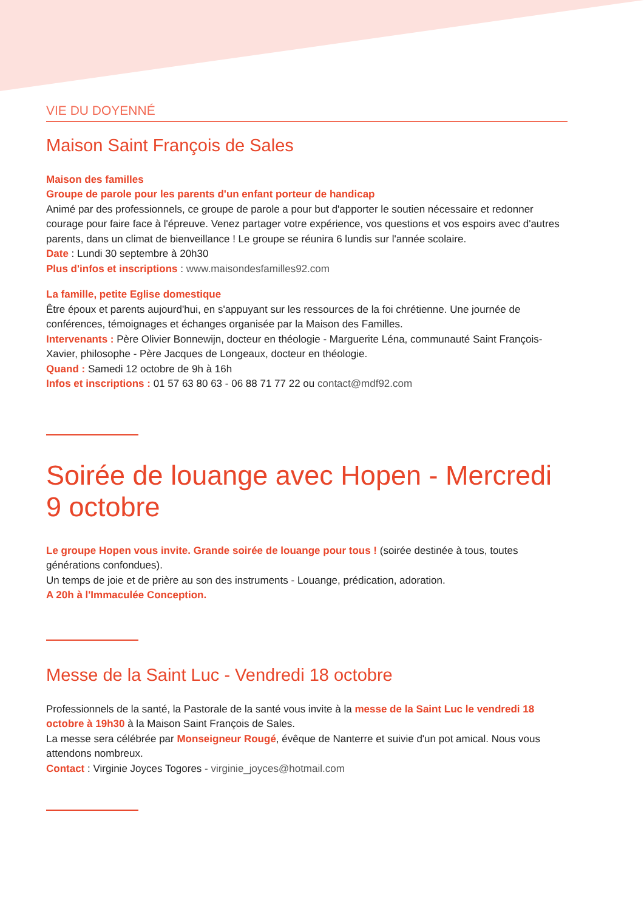VIE DU DOYENNÉ
Maison Saint François de Sales
Maison des familles
Groupe de parole pour les parents d'un enfant porteur de handicap
Animé par des professionnels, ce groupe de parole a pour but d'apporter le soutien nécessaire et redonner courage pour faire face à l'épreuve. Venez partager votre expérience, vos questions et vos espoirs avec d'autres parents, dans un climat de bienveillance ! Le groupe se réunira 6 lundis sur l'année scolaire.
Date : Lundi 30 septembre à 20h30
Plus d'infos et inscriptions : www.maisondesfamilles92.com
La famille, petite Eglise domestique
Être époux et parents aujourd'hui, en s'appuyant sur les ressources de la foi chrétienne. Une journée de conférences, témoignages et échanges organisée par la Maison des Familles.
Intervenants : Père Olivier Bonnewijn, docteur en théologie - Marguerite Léna, communauté Saint François-Xavier, philosophe - Père Jacques de Longeaux, docteur en théologie.
Quand : Samedi 12 octobre de 9h à 16h
Infos et inscriptions : 01 57 63 80 63 - 06 88 71 77 22 ou contact@mdf92.com
Soirée de louange avec Hopen - Mercredi 9 octobre
Le groupe Hopen vous invite. Grande soirée de louange pour tous ! (soirée destinée à tous, toutes générations confondues).
Un temps de joie et de prière au son des instruments - Louange, prédication, adoration.
A 20h à l'Immaculée Conception.
Messe de la Saint Luc - Vendredi 18 octobre
Professionnels de la santé, la Pastorale de la santé vous invite à la messe de la Saint Luc le vendredi 18 octobre à 19h30 à la Maison Saint François de Sales.
La messe sera célébrée par Monseigneur Rougé, évêque de Nanterre et suivie d'un pot amical. Nous vous attendons nombreux.
Contact : Virginie Joyces Togores - virginie_joyces@hotmail.com